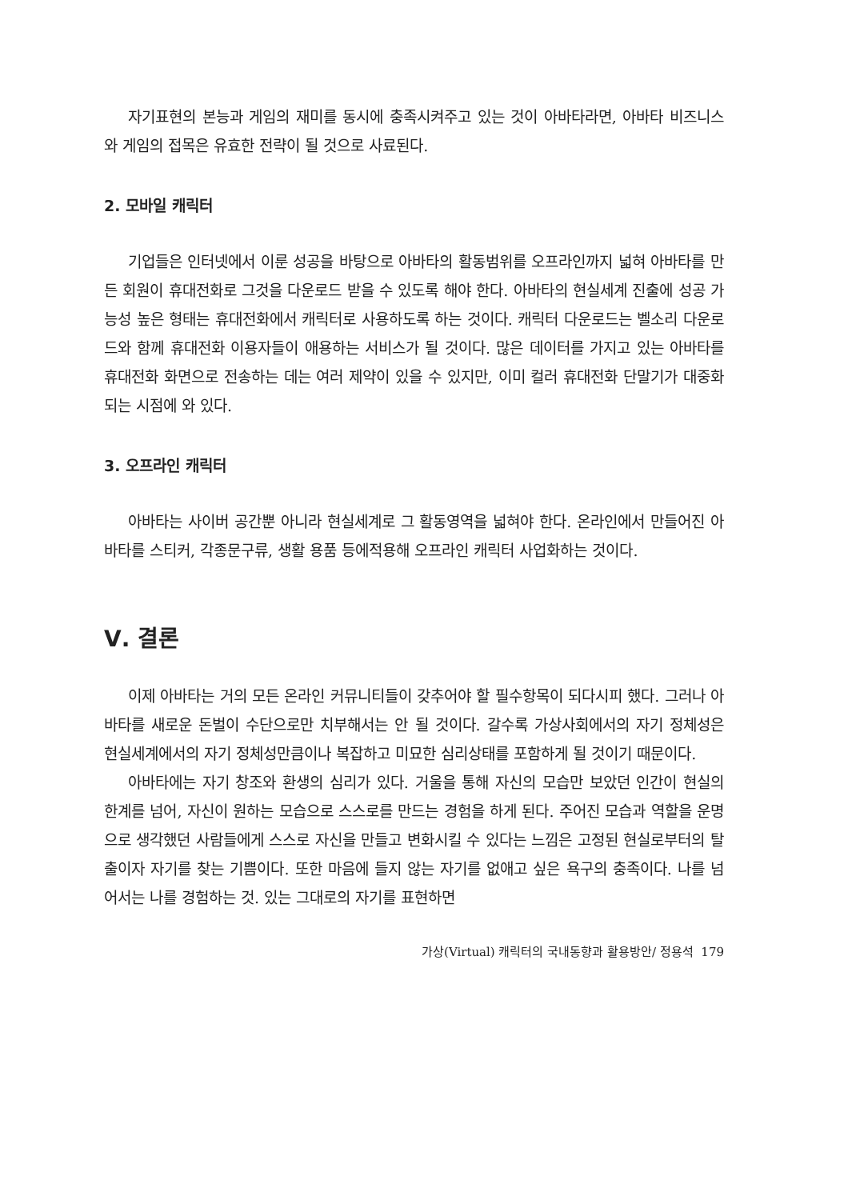자기표현의 본능과 게임의 재미를 동시에 충족시켜주고 있는 것이 아바타라면, 아바타 비즈니스와 게임의 접목은 유효한 전략이 될 것으로 사료된다.
2. 모바일 캐릭터
기업들은 인터넷에서 이룬 성공을 바탕으로 아바타의 활동범위를 오프라인까지 넓혀 아바타를 만든 회원이 휴대전화로 그것을 다운로드 받을 수 있도록 해야 한다. 아바타의 현실세계 진출에 성공 가능성 높은 형태는 휴대전화에서 캐릭터로 사용하도록 하는 것이다. 캐릭터 다운로드는 벨소리 다운로드와 함께 휴대전화 이용자들이 애용하는 서비스가 될 것이다. 많은 데이터를 가지고 있는 아바타를 휴대전화 화면으로 전송하는 데는 여러 제약이 있을 수 있지만, 이미 컬러 휴대전화 단말기가 대중화되는 시점에 와 있다.
3. 오프라인 캐릭터
아바타는 사이버 공간뿐 아니라 현실세계로 그 활동영역을 넓혀야 한다. 온라인에서 만들어진 아바타를 스티커, 각종문구류, 생활 용품 등에적용해 오프라인 캐릭터 사업화하는 것이다.
Ⅴ. 결론
이제 아바타는 거의 모든 온라인 커뮤니티들이 갖추어야 할 필수항목이 되다시피 했다. 그러나 아바타를 새로운 돈벌이 수단으로만 치부해서는 안 될 것이다. 갈수록 가상사회에서의 자기 정체성은 현실세계에서의 자기 정체성만큼이나 복잡하고 미묘한 심리상태를 포함하게 될 것이기 때문이다.
아바타에는 자기 창조와 환생의 심리가 있다. 거울을 통해 자신의 모습만 보았던 인간이 현실의 한계를 넘어, 자신이 원하는 모습으로 스스로를 만드는 경험을 하게 된다. 주어진 모습과 역할을 운명으로 생각했던 사람들에게 스스로 자신을 만들고 변화시킬 수 있다는 느낌은 고정된 현실로부터의 탈출이자 자기를 찾는 기쁨이다. 또한 마음에 들지 않는 자기를 없애고 싶은 욕구의 충족이다. 나를 넘어서는 나를 경험하는 것. 있는 그대로의 자기를 표현하면
가상(Virtual) 캐릭터의 국내동향과 활용방안/ 정용석 179